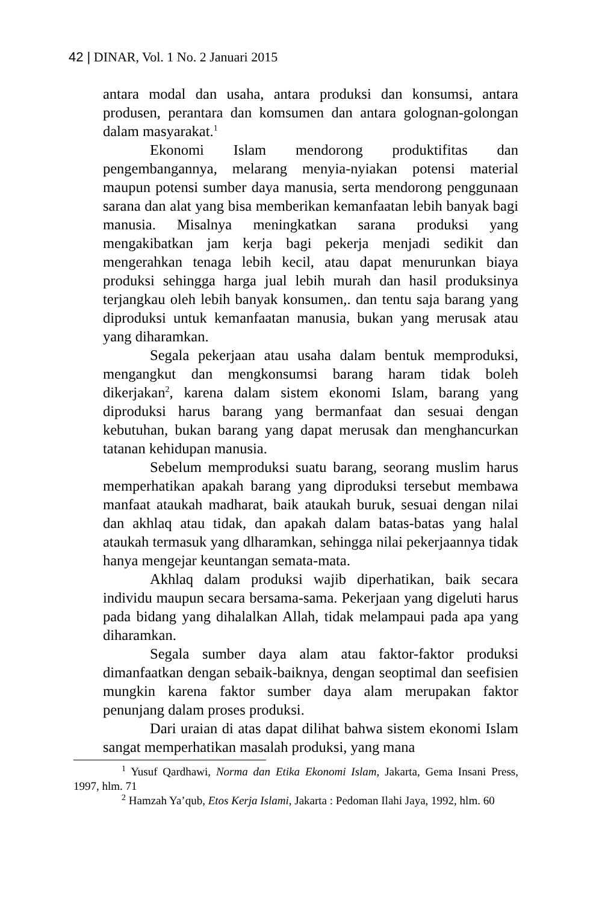42 | DINAR, Vol. 1 No. 2 Januari 2015
antara modal dan usaha, antara produksi dan konsumsi, antara produsen, perantara dan komsumen dan antara golognan-golongan dalam masyarakat.<sup>1</sup>
Ekonomi Islam mendorong produktifitas dan pengembangannya, melarang menyia-nyiakan potensi material maupun potensi sumber daya manusia, serta mendorong penggunaan sarana dan alat yang bisa memberikan kemanfaatan lebih banyak bagi manusia. Misalnya meningkatkan sarana produksi yang mengakibatkan jam kerja bagi pekerja menjadi sedikit dan mengerahkan tenaga lebih kecil, atau dapat menurunkan biaya produksi sehingga harga jual lebih murah dan hasil produksinya terjangkau oleh lebih banyak konsumen,. dan tentu saja barang yang diproduksi untuk kemanfaatan manusia, bukan yang merusak atau yang diharamkan.
Segala pekerjaan atau usaha dalam bentuk memproduksi, mengangkut dan mengkonsumsi barang haram tidak boleh dikerjakan<sup>2</sup>, karena dalam sistem ekonomi Islam, barang yang diproduksi harus barang yang bermanfaat dan sesuai dengan kebutuhan, bukan barang yang dapat merusak dan menghancurkan tatanan kehidupan manusia.
Sebelum memproduksi suatu barang, seorang muslim harus memperhatikan apakah barang yang diproduksi tersebut membawa manfaat ataukah madharat, baik ataukah buruk, sesuai dengan nilai dan akhlaq atau tidak, dan apakah dalam batas-batas yang halal ataukah termasuk yang dlharamkan, sehingga nilai pekerjaannya tidak hanya mengejar keuntangan semata-mata.
Akhlaq dalam produksi wajib diperhatikan, baik secara individu maupun secara bersama-sama. Pekerjaan yang digeluti harus pada bidang yang dihalalkan Allah, tidak melampaui pada apa yang diharamkan.
Segala sumber daya alam atau faktor-faktor produksi dimanfaatkan dengan sebaik-baiknya, dengan seoptimal dan seefisien mungkin karena faktor sumber daya alam merupakan faktor penunjang dalam proses produksi.
Dari uraian di atas dapat dilihat bahwa sistem ekonomi Islam sangat memperhatikan masalah produksi, yang mana
<sup>1</sup> Yusuf Qardhawi, Norma dan Etika Ekonomi Islam, Jakarta, Gema Insani Press, 1997, hlm. 71
<sup>2</sup> Hamzah Ya’qub, Etos Kerja Islami, Jakarta : Pedoman Ilahi Jaya, 1992, hlm. 60